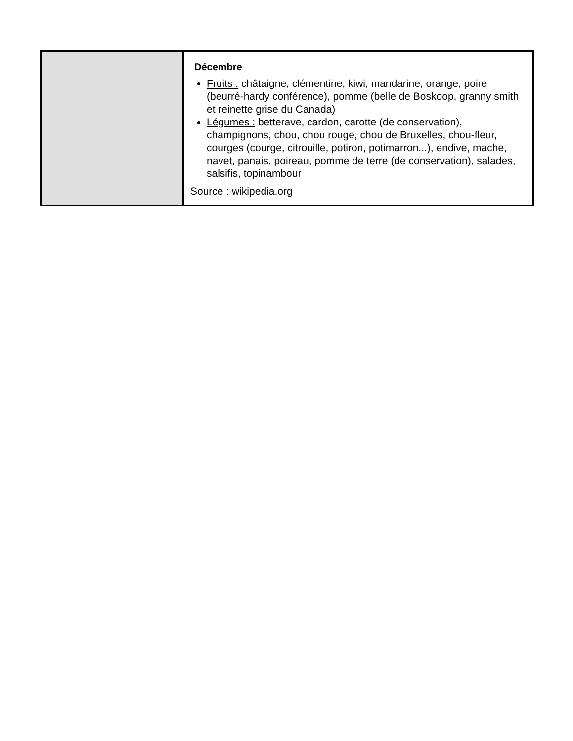| | Décembre Fruits : châtaigne, clémentine, kiwi, mandarine, orange, poire (beurré-hardy conférence), pomme (belle de Boskoop, granny smith et reinette grise du Canada) Légumes : betterave, cardon, carotte (de conservation), champignons, chou, chou rouge, chou de Bruxelles, chou-fleur, courges (courge, citrouille, potiron, potimarron...), endive, mache, navet, panais, poireau, pomme de terre (de conservation), salades, salsifis, topinambour Source : wikipedia.org |